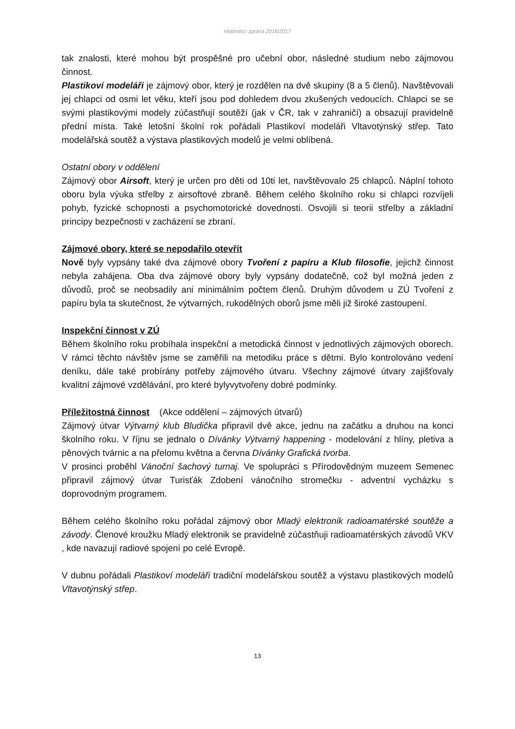Hodnotící zpráva 2016/2017
tak znalosti, které mohou být prospěšné pro učební obor, následné studium nebo zájmovou činnost.
Plastikoví modeláři je zájmový obor, který je rozdělen na dvě skupiny (8 a 5 členů). Navštěvovali jej chlapci od osmi let věku, kteří jsou pod dohledem dvou zkušených vedoucích. Chlapci se se svými plastikovými modely zúčastňují soutěží (jak v ČR, tak v zahraničí) a obsazují pravidelně přední místa. Také letošní školní rok pořádali Plastikoví modeláři Vltavotýnský střep. Tato modelářská soutěž a výstava plastikových modelů je velmi oblíbená.
Ostatní obory v oddělení
Zájmový obor Airsoft, který je určen pro děti od 10ti let, navštěvovalo 25 chlapců. Náplní tohoto oboru byla výuka střelby z airsoftové zbraně. Během celého školního roku si chlapci rozvíjeli pohyb, fyzické schopnosti a psychomotorické dovednosti. Osvojili si teorii střelby a základní principy bezpečnosti v zacházení se zbraní.
Zájmové obory, které se nepodařilo otevřít
Nově byly vypsány také dva zájmové obory Tvoření z papíru a Klub filosofie, jejichž činnost nebyla zahájena. Oba dva zájmové obory byly vypsány dodatečně, což byl možná jeden z důvodů, proč se neobsadily ani minimálním počtem členů. Druhým důvodem u ZÚ Tvoření z papíru byla ta skutečnost, že výtvarných, rukodělných oborů jsme měli již široké zastoupení.
Inspekční činnost v ZÚ
Během školního roku probíhala inspekční a metodická činnost v jednotlivých zájmových oborech. V rámci těchto návštěv jsme se zaměřili na metodiku práce s dětmi. Bylo kontrolováno vedení deníku, dále také probírány potřeby zájmového útvaru. Všechny zájmové útvary zajišťovaly kvalitní zájmové vzdělávání, pro které bylyvytvořeny dobré podmínky.
Příležitostná činnost
(Akce oddělení – zájmových útvarů)
Zájmový útvar Výtvarný klub Bludička připravil dvě akce, jednu na začátku a druhou na konci školního roku. V říjnu se jednalo o Dívánky Výtvarný happening - modelování z hlíny, pletiva a pěnových tvárnic a na přelomu května a června Dívánky Grafická tvorba.
V prosinci proběhl Vánoční šachový turnaj. Ve spolupráci s Přírodovědným muzeem Semenec připravil zájmový útvar Turisťák Zdobení vánočního stromečku - adventní vycházku s doprovodným programem.
Během celého školního roku pořádal zájmový obor Mladý elektronik radioamatérské soutěže a závody. Členové kroužku Mladý elektronik se pravidelně zúčastňuji radioamatérských závodů VKV , kde navazují radiové spojení po celé Evropě.
V dubnu pořádali Plastikoví modeláři tradiční modelářskou soutěž a výstavu plastikových modelů Vltavotýnský střep.
13